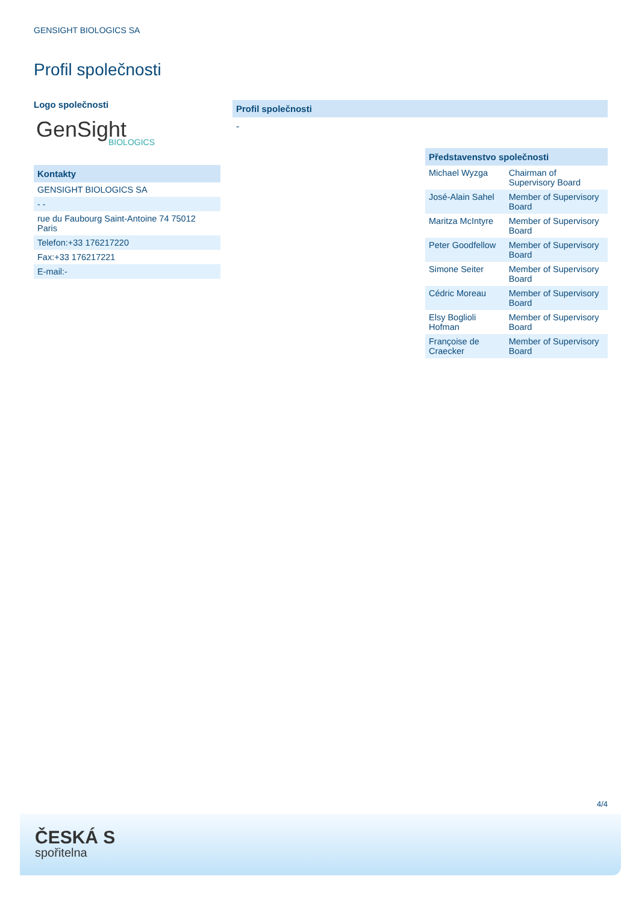GENSIGHT BIOLOGICS SA
Profil společnosti
Logo společnosti
GenSight
BIOLOGICS
Kontakty
| GENSIGHT BIOLOGICS SA |
| - - |
| rue du Faubourg Saint-Antoine 74 75012 Paris |
| Telefon:+33 176217220 |
| Fax:+33 176217221 |
| E-mail:- |
Profil společnosti
-
Představenstvo společnosti
| Michael Wyzga | Chairman of Supervisory Board |
| José-Alain Sahel | Member of Supervisory Board |
| Maritza McIntyre | Member of Supervisory Board |
| Peter Goodfellow | Member of Supervisory Board |
| Simone Seiter | Member of Supervisory Board |
| Cédric Moreau | Member of Supervisory Board |
| Elsy Boglioli Hofman | Member of Supervisory Board |
| Françoise de Craecker | Member of Supervisory Board |
4/4
ČESKÁ S
spořitelna